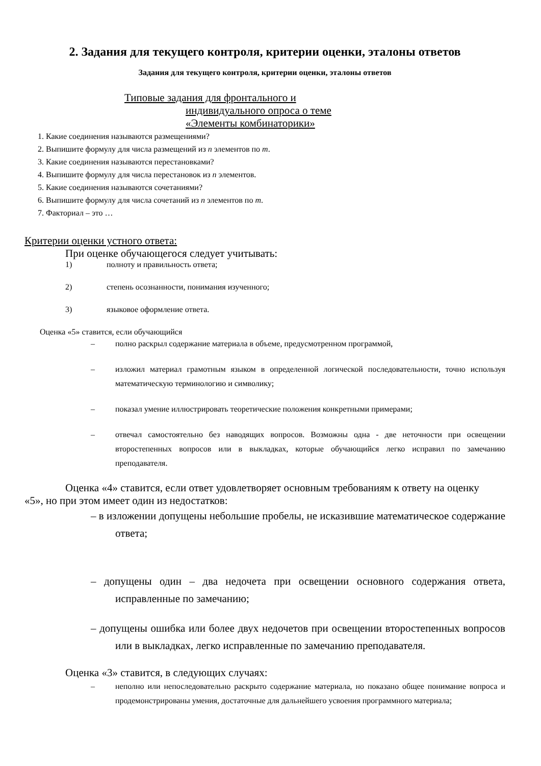2. Задания для текущего контроля, критерии оценки, эталоны ответов
Задания для текущего контроля, критерии оценки, эталоны ответов
Типовые задания для фронтального и
индивидуального опроса о теме
«Элементы комбинаторики»
1. Какие соединения называются размещениями?
2. Выпишите формулу для числа размещений из n элементов по m.
3. Какие соединения называются перестановками?
4. Выпишите формулу для числа перестановок из n элементов.
5. Какие соединения называются сочетаниями?
6. Выпишите формулу для числа сочетаний из n элементов по m.
7. Факториал – это …
Критерии оценки устного ответа:
При оценке обучающегося следует учитывать:
1) полноту и правильность ответа;
2) степень осознанности, понимания изученного;
3) языковое оформление ответа.
Оценка «5» ставится, если обучающийся
– полно раскрыл содержание материала в объеме, предусмотренном программой,
– изложил материал грамотным языком в определенной логической последовательности, точно используя математическую терминологию и символику;
– показал умение иллюстрировать теоретические положения конкретными примерами;
– отвечал самостоятельно без наводящих вопросов. Возможны одна - две неточности при освещении второстепенных вопросов или в выкладках, которые обучающийся легко исправил по замечанию преподавателя.
Оценка «4» ставится, если ответ удовлетворяет основным требованиям к ответу на оценку
«5», но при этом имеет один из недостатков:
– в изложении допущены небольшие пробелы, не исказившие математическое содержание ответа;
– допущены один – два недочета при освещении основного содержания ответа, исправленные по замечанию;
– допущены ошибка или более двух недочетов при освещении второстепенных вопросов или в выкладках, легко исправленные по замечанию преподавателя.
Оценка «3» ставится, в следующих случаях:
– неполно или непоследовательно раскрыто содержание материала, но показано общее понимание вопроса и продемонстрированы умения, достаточные для дальнейшего усвоения программного материала;